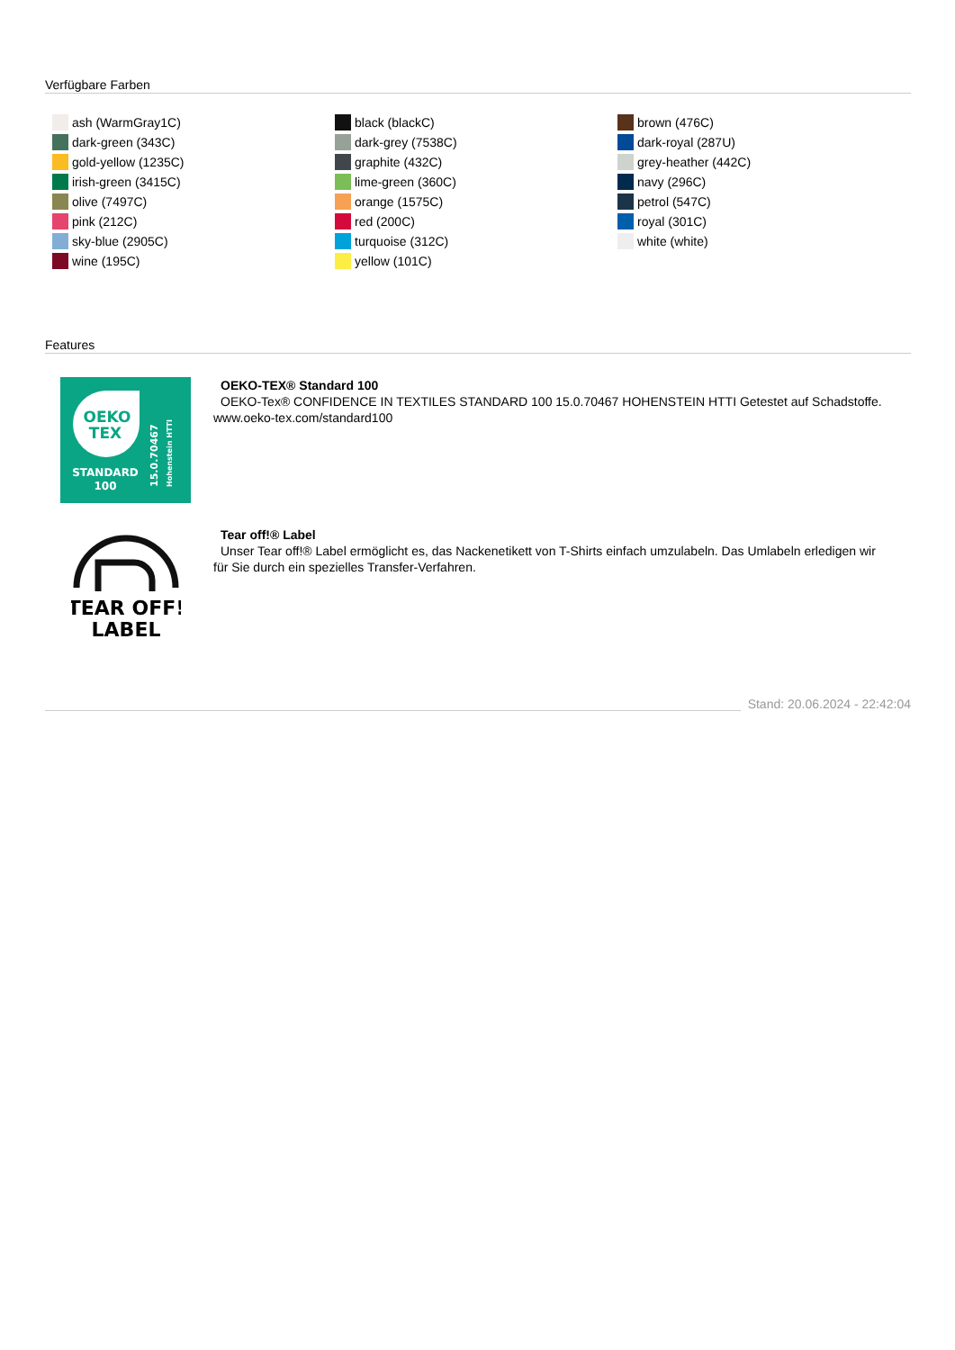Verfügbare Farben
ash (WarmGray1C)
dark-green (343C)
gold-yellow (1235C)
irish-green (3415C)
olive (7497C)
pink (212C)
sky-blue (2905C)
wine (195C)
black (blackC)
dark-grey (7538C)
graphite (432C)
lime-green (360C)
orange (1575C)
red (200C)
turquoise (312C)
yellow (101C)
brown (476C)
dark-royal (287U)
grey-heather (442C)
navy (296C)
petrol (547C)
royal (301C)
white (white)
Features
OEKO
TEX
STANDARD
100
15.0.70467
Hohenstein HTTI
OEKO-TEX® Standard 100
OEKO-Tex® CONFIDENCE IN TEXTILES STANDARD 100 15.0.70467 HOHENSTEIN HTTI Getestet auf Schadstoffe. www.oeko-tex.com/standard100
TEAR OFF!
LABEL
Tear off!® Label
Unser Tear off!® Label ermöglicht es, das Nackenetikett von T-Shirts einfach umzulabeln. Das Umlabeln erledigen wir für Sie durch ein spezielles Transfer-Verfahren.
Stand: 20.06.2024 - 22:42:04